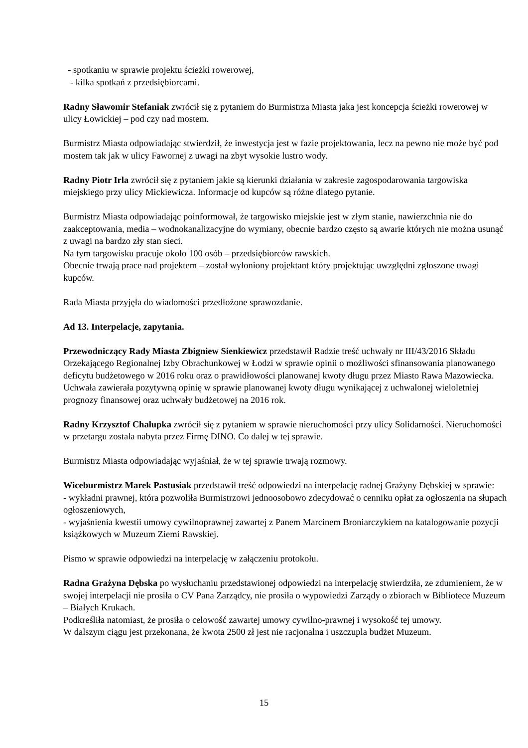- spotkaniu w sprawie projektu ścieżki rowerowej,
- kilka spotkań z przedsiębiorcami.
Radny Sławomir Stefaniak zwrócił się z pytaniem do Burmistrza Miasta jaka jest koncepcja ścieżki rowerowej w ulicy Łowickiej – pod czy nad mostem.
Burmistrz Miasta odpowiadając stwierdził, że inwestycja jest w fazie projektowania, lecz na pewno nie może być pod mostem tak jak w ulicy Fawornej z uwagi na zbyt wysokie lustro wody.
Radny Piotr Irla zwrócił się z pytaniem jakie są kierunki działania w zakresie zagospodarowania targowiska miejskiego przy ulicy Mickiewicza. Informacje od kupców są różne dlatego pytanie.
Burmistrz Miasta odpowiadając poinformował, że targowisko miejskie jest w złym stanie, nawierzchnia nie do zaakceptowania, media – wodnokanalizacyjne do wymiany, obecnie bardzo często są awarie których nie można usunąć z uwagi na bardzo zły stan sieci.
Na tym targowisku pracuje około 100 osób – przedsiębiorców rawskich.
Obecnie trwają prace nad projektem – został wyłoniony projektant który projektując uwzględni zgłoszone uwagi kupców.
Rada Miasta przyjęła do wiadomości przedłożone sprawozdanie.
Ad 13. Interpelacje, zapytania.
Przewodniczący Rady Miasta Zbigniew Sienkiewicz przedstawił Radzie treść uchwały nr III/43/2016 Składu Orzekającego Regionalnej Izby Obrachunkowej w Łodzi w sprawie opinii o możliwości sfinansowania planowanego deficytu budżetowego w 2016 roku oraz o prawidłowości planowanej kwoty długu przez Miasto Rawa Mazowiecka.
Uchwała zawierała pozytywną opinię w sprawie planowanej kwoty długu wynikającej z uchwalonej wieloletniej prognozy finansowej oraz uchwały budżetowej na 2016 rok.
Radny Krzysztof Chałupka zwrócił się z pytaniem w sprawie nieruchomości przy ulicy Solidarności. Nieruchomości w przetargu została nabyta przez Firmę DINO. Co dalej w tej sprawie.
Burmistrz Miasta odpowiadając wyjaśniał, że w tej sprawie trwają rozmowy.
Wiceburmistrz Marek Pastusiak przedstawił treść odpowiedzi na interpelację radnej Grażyny Dębskiej w sprawie:
- wykładni prawnej, która pozwoliła Burmistrzowi jednoosobowo zdecydować o cenniku opłat za ogłoszenia na słupach ogłoszeniowych,
- wyjaśnienia kwestii umowy cywilnoprawnej zawartej z Panem Marcinem Broniarczykiem na katalogowanie pozycji książkowych w Muzeum Ziemi Rawskiej.
Pismo w sprawie odpowiedzi na interpelację w załączeniu protokołu.
Radna Grażyna Dębska po wysłuchaniu przedstawionej odpowiedzi na interpelację stwierdziła, ze zdumieniem, że w swojej interpelacji nie prosiła o CV Pana Zarządcy, nie prosiła o wypowiedzi Zarządy o zbiorach w Bibliotece Muzeum – Białych Krukach.
Podkreśliła natomiast, że prosiła o celowość zawartej umowy cywilno-prawnej i wysokość tej umowy.
W dalszym ciągu jest przekonana, że kwota 2500 zł jest nie racjonalna i uszczupla budżet Muzeum.
15